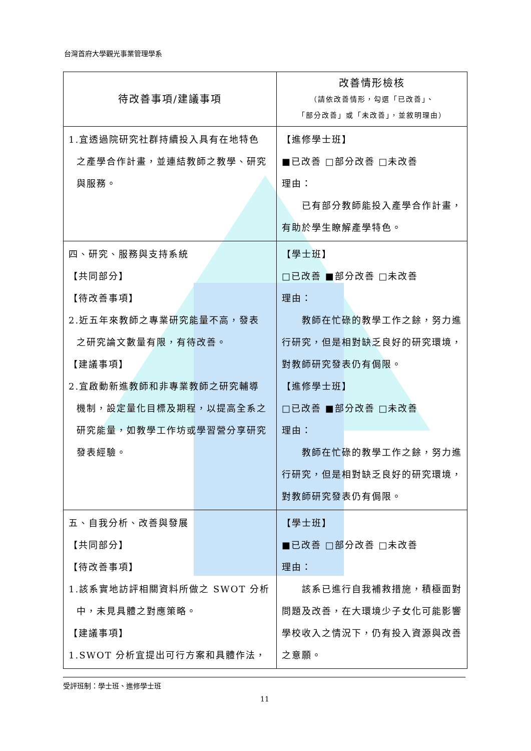台灣首府大學觀光事業管理學系
| 待改善事項/建議事項 | 改善情形檢核 （請依改善情形，勾選「已改善」、 「部分改善」或「未改善」，並敘明理由） |
| --- | --- |
| 1.宜透過院研究社群持續投入具有在地特色 之產學合作計畫，並連結教師之教學、研究與服務。 | 【進修學士班】 ■已改善 □部分改善 □未改善 理由： 已有部分教師能投入產學合作計畫，有助於學生瞭解產學特色。 |
| 四、研究、服務與支持系統 【共同部分】 【待改善事項】 2.近五年來教師之專業研究能量不高，發表 之研究論文數量有限，有待改善。 【建議事項】 2.宜啟動新進教師和非專業教師之研究輔導 機制，設定量化目標及期程，以提高全系之研究能量，如教學工作坊或學習營分享研究發表經驗。 | 【學士班】 □已改善 ■部分改善 □未改善 理由： 教師在忙碌的教學工作之餘，努力進行研究，但是相對缺乏良好的研究環境，對教師研究發表仍有侷限。 【進修學士班】 □已改善 ■部分改善 □未改善 理由： 教師在忙碌的教學工作之餘，努力進行研究，但是相對缺乏良好的研究環境，對教師研究發表仍有侷限。 |
| 五、自我分析、改善與發展 【共同部分】 【待改善事項】 1.該系實地訪評相關資料所做之 SWOT 分析 中，未見具體之對應策略。 【建議事項】 1.SWOT 分析宜提出可行方案和具體作法， | 【學士班】 ■已改善 □部分改善 □未改善 理由： 該系已進行自我補救措施，積極面對問題及改善，在大環境少子女化可能影響學校收入之情況下，仍有投入資源與改善之意願。 |
受評班制：學士班、進修學士班
11